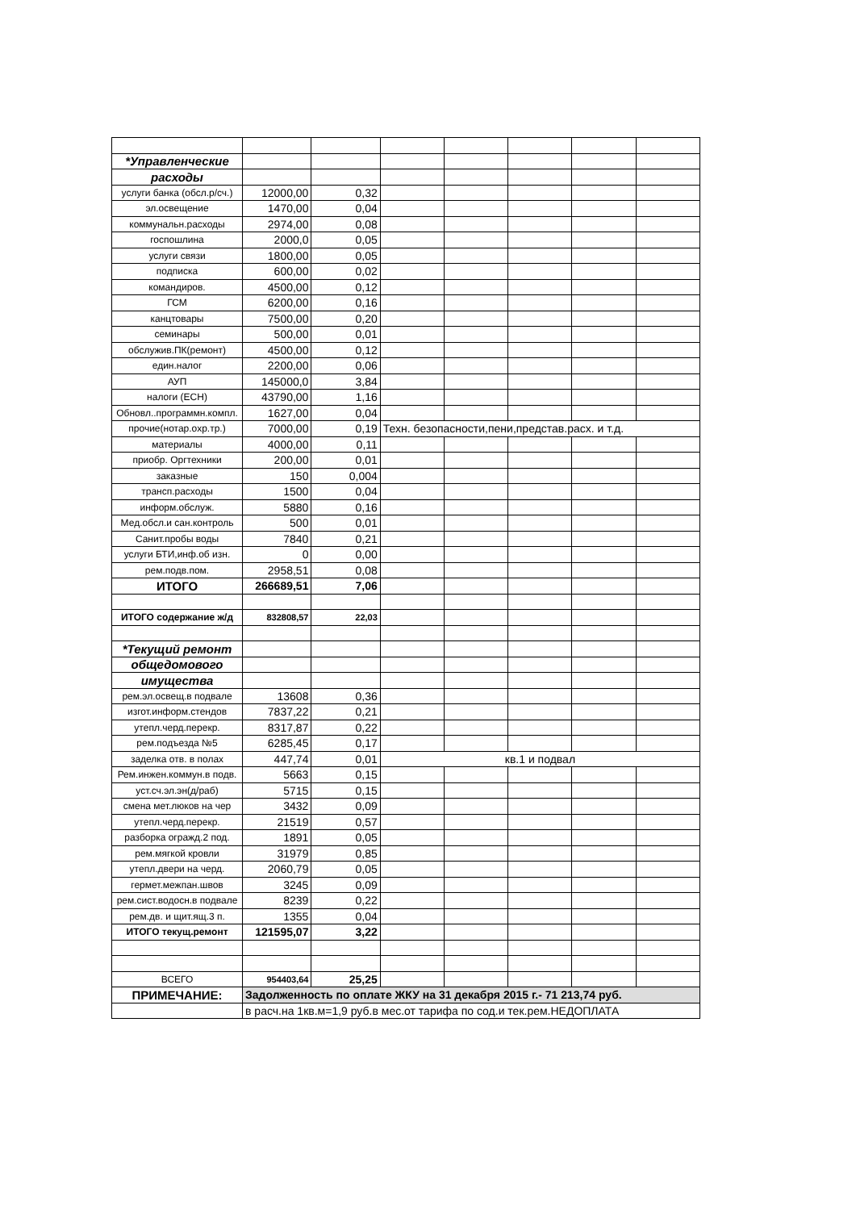| *Управленческие | | | | | | | |
| расходы | | | | | | | |
| услуги банка (обсл.р/сч.) | 12000,00 | 0,32 | | | | | |
| эл.освещение | 1470,00 | 0,04 | | | | | |
| коммунальн.расходы | 2974,00 | 0,08 | | | | | |
| госпошлина | 2000,0 | 0,05 | | | | | |
| услуги связи | 1800,00 | 0,05 | | | | | |
| подписка | 600,00 | 0,02 | | | | | |
| командиров. | 4500,00 | 0,12 | | | | | |
| ГСМ | 6200,00 | 0,16 | | | | | |
| канцтовары | 7500,00 | 0,20 | | | | | |
| семинары | 500,00 | 0,01 | | | | | |
| обслужив.ПК(ремонт) | 4500,00 | 0,12 | | | | | |
| един.налог | 2200,00 | 0,06 | | | | | |
| АУП | 145000,0 | 3,84 | | | | | |
| налоги (ЕСН) | 43790,00 | 1,16 | | | | | |
| Обновл..программн.компл. | 1627,00 | 0,04 | | | | | |
| прочие(нотар.охр.тр.) | 7000,00 | 0,19 | Техн. безопасности,пени,представ.расх. и т.д. | | | | |
| материалы | 4000,00 | 0,11 | | | | | |
| приобр. Оргтехники | 200,00 | 0,01 | | | | | |
| заказные | 150 | 0,004 | | | | | |
| трансп.расходы | 1500 | 0,04 | | | | | |
| информ.обслуж. | 5880 | 0,16 | | | | | |
| Мед.обсл.и сан.контроль | 500 | 0,01 | | | | | |
| Санит.пробы воды | 7840 | 0,21 | | | | | |
| услуги БТИ,инф.об изн. | 0 | 0,00 | | | | | |
| рем.подв.пом. | 2958,51 | 0,08 | | | | | |
| ИТОГО | 266689,51 | 7,06 | | | | | |
| ИТОГО содержание ж/д | 832808,57 | 22,03 | | | | | |
| *Текущий ремонт | | | | | | | |
| общедомового | | | | | | | |
| имущества | | | | | | | |
| рем.эл.освещ.в подвале | 13608 | 0,36 | | | | | |
| изгот.информ.стендов | 7837,22 | 0,21 | | | | | |
| утепл.черд.перекр. | 8317,87 | 0,22 | | | | | |
| рем.подъезда №5 | 6285,45 | 0,17 | | | | | |
| заделка отв. в полах | 447,74 | 0,01 | кв.1 и подвал | | | | |
| Рем.инжен.коммун.в подв. | 5663 | 0,15 | | | | | |
| уст.сч.эл.эн(д/раб) | 5715 | 0,15 | | | | | |
| смена мет.люков на чер | 3432 | 0,09 | | | | | |
| утепл.черд.перекр. | 21519 | 0,57 | | | | | |
| разборка огражд.2 под. | 1891 | 0,05 | | | | | |
| рем.мягкой кровли | 31979 | 0,85 | | | | | |
| утепл.двери на черд. | 2060,79 | 0,05 | | | | | |
| гермет.межпан.швов | 3245 | 0,09 | | | | | |
| рем.сист.водосн.в подвале | 8239 | 0,22 | | | | | |
| рем.дв. и щит.ящ.3 п. | 1355 | 0,04 | | | | | |
| ИТОГО текущ.ремонт | 121595,07 | 3,22 | | | | | |
| ВСЕГО | 954403,64 | 25,25 | | | | | |
| ПРИМЕЧАНИЕ: | Задолженность по оплате ЖКУ на 31 декабря 2015 г.- 71 213,74 руб. | | | | | | |
| | в расч.на 1кв.м=1,9 руб.в мес.от тарифа по сод.и тек.рем.НЕДОПЛАТА | | | | | | |